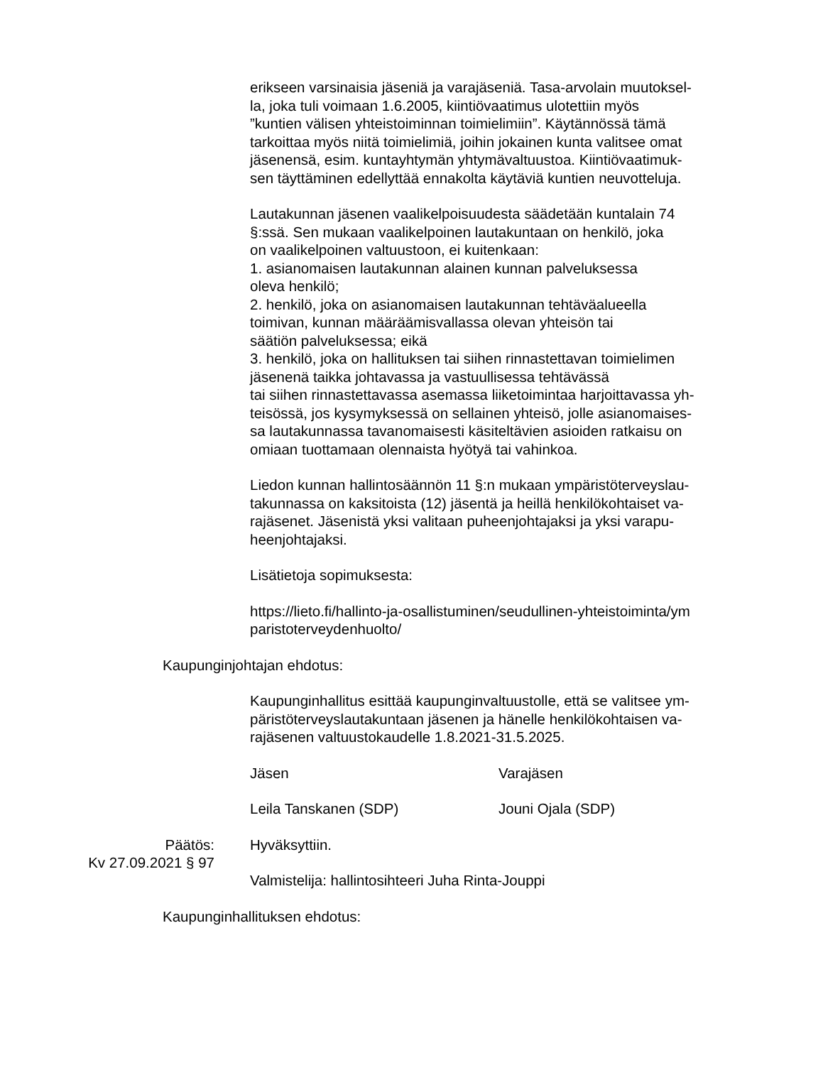erikseen varsinaisia jäseniä ja varajäseniä. Tasa-arvolain muutoksel-
la, joka tuli voimaan 1.6.2005, kiintiövaatimus ulotettiin myös
”kuntien välisen yhteistoiminnan toimielimiin”. Käytännössä tämä
tarkoittaa myös niitä toimielimiä, joihin jokainen kunta valitsee omat
jäsenensä, esim. kuntayhtymän yhtymävaltuustoa. Kiintiövaatimuk-
sen täyttäminen edellyttää ennakolta käytäviä kuntien neuvotteluja.
Lautakunnan jäsenen vaalikelpoisuudesta säädetään kuntalain 74
§:ssä. Sen mukaan vaalikelpoinen lautakuntaan on henkilö, joka
on vaalikelpoinen valtuustoon, ei kuitenkaan:
1. asianomaisen lautakunnan alainen kunnan palveluksessa
oleva henkilö;
2. henkilö, joka on asianomaisen lautakunnan tehtäväalueella
toimivan, kunnan määräämisvallassa olevan yhteisön tai
säätiön palveluksessa; eikä
3. henkilö, joka on hallituksen tai siihen rinnastettavan toimielimen
jäsenenä taikka johtavassa ja vastuullisessa tehtävässä
tai siihen rinnastettavassa asemassa liiketoimintaa harjoittavassa yh-
teisössä, jos kysymyksessä on sellainen yhteisö, jolle asianomaises-
sa lautakunnassa tavanomaisesti käsiteltävien asioiden ratkaisu on
omiaan tuottamaan olennaista hyötyä tai vahinkoa.
Liedon kunnan hallintosäännön 11 §:n mukaan ympäristöterveyslau-
takunnassa on kaksitoista (12) jäsentä ja heillä henkilökohtaiset va-
rajäsenet. Jäsenistä yksi valitaan puheenjohtajaksi ja yksi varapu-
heenjohtajaksi.
Lisätietoja sopimuksesta:
https://lieto.fi/hallinto-ja-osallistuminen/seudullinen-yhteistoiminta/ym
paristoterveydenhuolto/
Kaupunginjohtajan ehdotus:
Kaupunginhallitus esittää kaupunginvaltuustolle, että se valitsee ym-
päristöterveyslautakuntaan jäsenen ja hänelle henkilökohtaisen va-
rajäsenen valtuustokaudelle 1.8.2021-31.5.2025.
Jäsen Varajäsen
Leila Tanskanen (SDP) Jouni Ojala (SDP)
Päätös:
Kv 27.09.2021 § 97
Hyväksyttiin.
Valmistelija: hallintosihteeri Juha Rinta-Jouppi
Kaupunginhallituksen ehdotus: